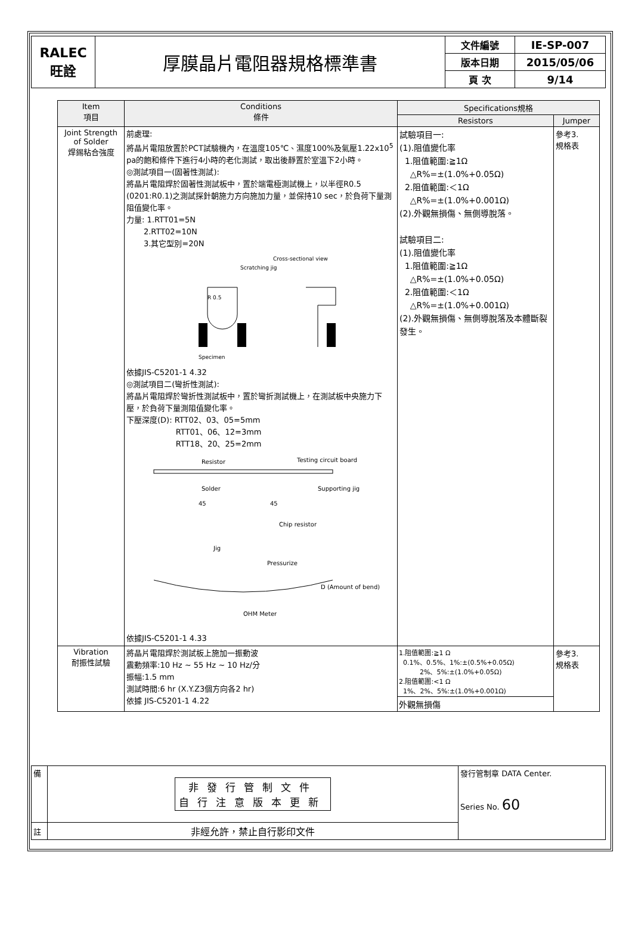| RALEC 旺詮 | 厚膜晶片電阻器規格標準書 | 文件編號 | IE-SP-007 |
| | | 版本日期 | 2015/05/06 |
| | | 頁 次 | 9/14 |
| Item 項目 | Conditions 條件 | Specifications規格 | |
| --- | --- | --- | --- |
| | | Resistors | Jumper |
| Joint Strength of Solder 焊錫粘合強度 | 前處理: 將晶片電阻放置於PCT試驗機內，在溫度105℃、濕度100%及氣壓1.22x10<sup>5</sup> pa的飽和條件下進行4小時的老化測試，取出後靜置於室溫下2小時。 ◎測試項目一(固著性測試): 將晶片電阻焊於固著性測試板中，置於端電極測試機上，以半徑R0.5 (0201:R0.1)之測試探針朝施力方向施加力量，並保持10 sec，於負荷下量測阻值變化率。 力量: 1.RTT01=5N 2.RTT02=10N 3.其它型別=20N Cross-sectional view Scratching jig R 0.5 Specimen 依據JIS-C5201-1 4.32 ◎測試項目二(彎折性測試): 將晶片電阻焊於彎折性測試板中，置於彎折測試機上，在測試板中央施力下壓，於負荷下量測阻值變化率。 下壓深度(D): RTT02、03、05=5mm RTT01、06、12=3mm RTT18、20、25=2mm Resistor Testing circuit board Solder Supporting jig 45 45 Chip resistor Jig Pressurize D (Amount of bend) OHM Meter 依據JIS-C5201-1 4.33 | 試驗項目一: (1).阻值變化率 1.阻值範圍:≧1Ω △R%=±(1.0%+0.05Ω) 2.阻值範圍:＜1Ω △R%=±(1.0%+0.001Ω) (2).外觀無損傷、無側導脫落。 試驗項目二: (1).阻值變化率 1.阻值範圍:≧1Ω △R%=±(1.0%+0.05Ω) 2.阻值範圍:＜1Ω △R%=±(1.0%+0.001Ω) (2).外觀無損傷、無側導脫落及本體斷裂發生。 | 參考3. 規格表 |
| Vibration 耐振性試驗 | 將晶片電阻焊於測試板上施加一振動波 震動頻率:10 Hz ~ 55 Hz ~ 10 Hz/分 振幅:1.5 mm 測試時間:6 hr (X.Y.Z3個方向各2 hr) 依據 JIS-C5201-1 4.22 | 1.阻值範圍:≧1 Ω 0.1%、0.5%、1%:±(0.5%+0.05Ω) 2%、5%:±(1.0%+0.05Ω) 2.阻值範圍:<1 Ω 1%、2%、5%:±(1.0%+0.001Ω) 外觀無損傷 | 參考3. 規格表 |
| 備 | 非發行管制文件 自行注意版本更新 | 發行管制章 DATA Center. Series No. 60 |
| 註 | 非經允許，禁止自行影印文件 | |